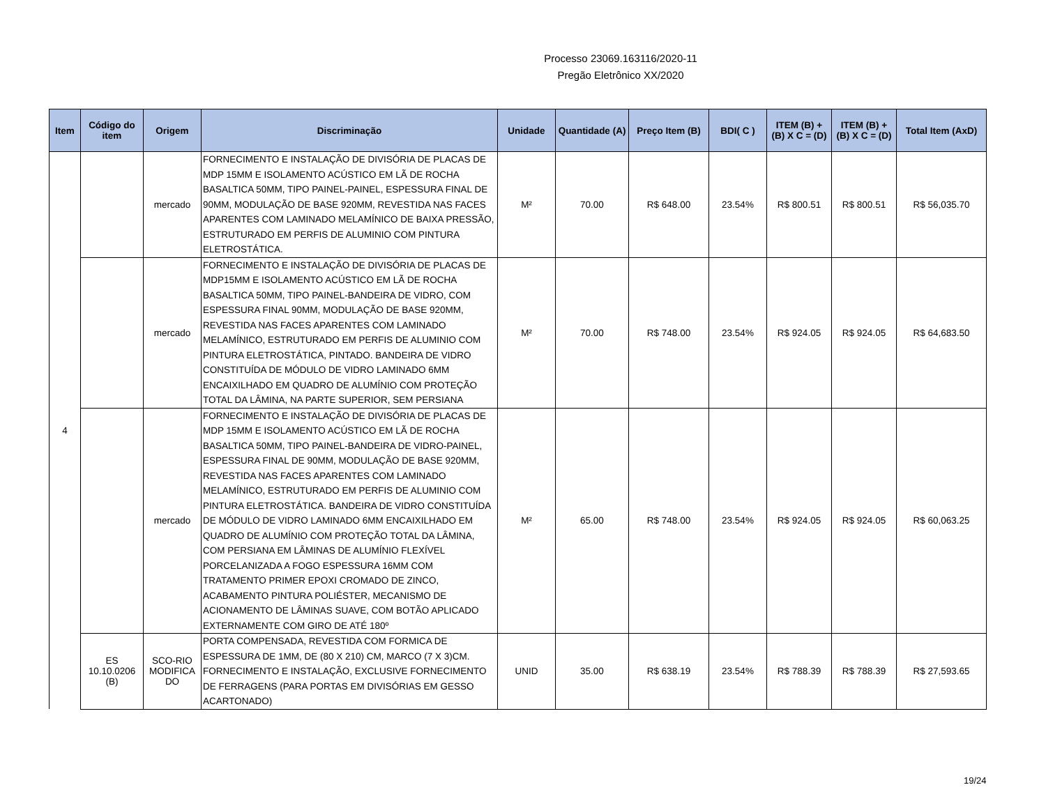Processo 23069.163116/2020-11
Pregão Eletrônico XX/2020
| Item | Código do item | Origem | Discriminação | Unidade | Quantidade (A) | Preço Item (B) | BDI( C ) | ITEM (B) + (B) X C = (D) | ITEM (B) + (B) X C = (D) | Total Item (AxD) |
| --- | --- | --- | --- | --- | --- | --- | --- | --- | --- | --- |
| 4 | | mercado | FORNECIMENTO E INSTALAÇÃO DE DIVISÓRIA DE PLACAS DE MDP 15MM E ISOLAMENTO ACÚSTICO EM LÃ DE ROCHA BASALTICA 50MM, TIPO PAINEL-PAINEL, ESPESSURA FINAL DE 90MM, MODULAÇÃO DE BASE 920MM, REVESTIDA NAS FACES APARENTES COM LAMINADO MELAMÍNICO DE BAIXA PRESSÃO, ESTRUTURADO EM PERFIS DE ALUMINIO COM PINTURA ELETROSTÁTICA. | M² | 70.00 | R$ 648.00 | 23.54% | R$ 800.51 | R$ 800.51 | R$ 56,035.70 |
| | | mercado | FORNECIMENTO E INSTALAÇÃO DE DIVISÓRIA DE PLACAS DE MDP15MM E ISOLAMENTO ACÚSTICO EM LÃ DE ROCHA BASALTICA 50MM, TIPO PAINEL-BANDEIRA DE VIDRO, COM ESPESSURA FINAL 90MM, MODULAÇÃO DE BASE 920MM, REVESTIDA NAS FACES APARENTES COM LAMINADO MELAMÍNICO, ESTRUTURADO EM PERFIS DE ALUMINIO COM PINTURA ELETROSTÁTICA, PINTADO. BANDEIRA DE VIDRO CONSTITUÍDA DE MÓDULO DE VIDRO LAMINADO 6MM ENCAIXILHADO EM QUADRO DE ALUMÍNIO COM PROTEÇÃO TOTAL DA LÂMINA, NA PARTE SUPERIOR, SEM PERSIANA | M² | 70.00 | R$ 748.00 | 23.54% | R$ 924.05 | R$ 924.05 | R$ 64,683.50 |
| | | mercado | FORNECIMENTO E INSTALAÇÃO DE DIVISÓRIA DE PLACAS DE MDP 15MM E ISOLAMENTO ACÚSTICO EM LÃ DE ROCHA BASALTICA 50MM, TIPO PAINEL-BANDEIRA DE VIDRO-PAINEL, ESPESSURA FINAL DE 90MM, MODULAÇÃO DE BASE 920MM, REVESTIDA NAS FACES APARENTES COM LAMINADO MELAMÍNICO, ESTRUTURADO EM PERFIS DE ALUMINIO COM PINTURA ELETROSTÁTICA. BANDEIRA DE VIDRO CONSTITUÍDA DE MÓDULO DE VIDRO LAMINADO 6MM ENCAIXILHADO EM QUADRO DE ALUMÍNIO COM PROTEÇÃO TOTAL DA LÂMINA, COM PERSIANA EM LÂMINAS DE ALUMÍNIO FLEXÍVEL PORCELANIZADA A FOGO ESPESSURA 16MM COM TRATAMENTO PRIMER EPOXI CROMADO DE ZINCO, ACABAMENTO PINTURA POLIÉSTER, MECANISMO DE ACIONAMENTO DE LÂMINAS SUAVE, COM BOTÃO APLICADO EXTERNAMENTE COM GIRO DE ATÉ 180º | M² | 65.00 | R$ 748.00 | 23.54% | R$ 924.05 | R$ 924.05 | R$ 60,063.25 |
| | ES 10.10.0206 (B) | SCO-RIO MODIFICA DO | PORTA COMPENSADA, REVESTIDA COM FORMICA DE ESPESSURA DE 1MM, DE (80 X 210) CM, MARCO (7 X 3)CM. FORNECIMENTO E INSTALAÇÃO, EXCLUSIVE FORNECIMENTO DE FERRAGENS (PARA PORTAS EM DIVISÓRIAS EM GESSO ACARTONADO) | UNID | 35.00 | R$ 638.19 | 23.54% | R$ 788.39 | R$ 788.39 | R$ 27,593.65 |
19/24